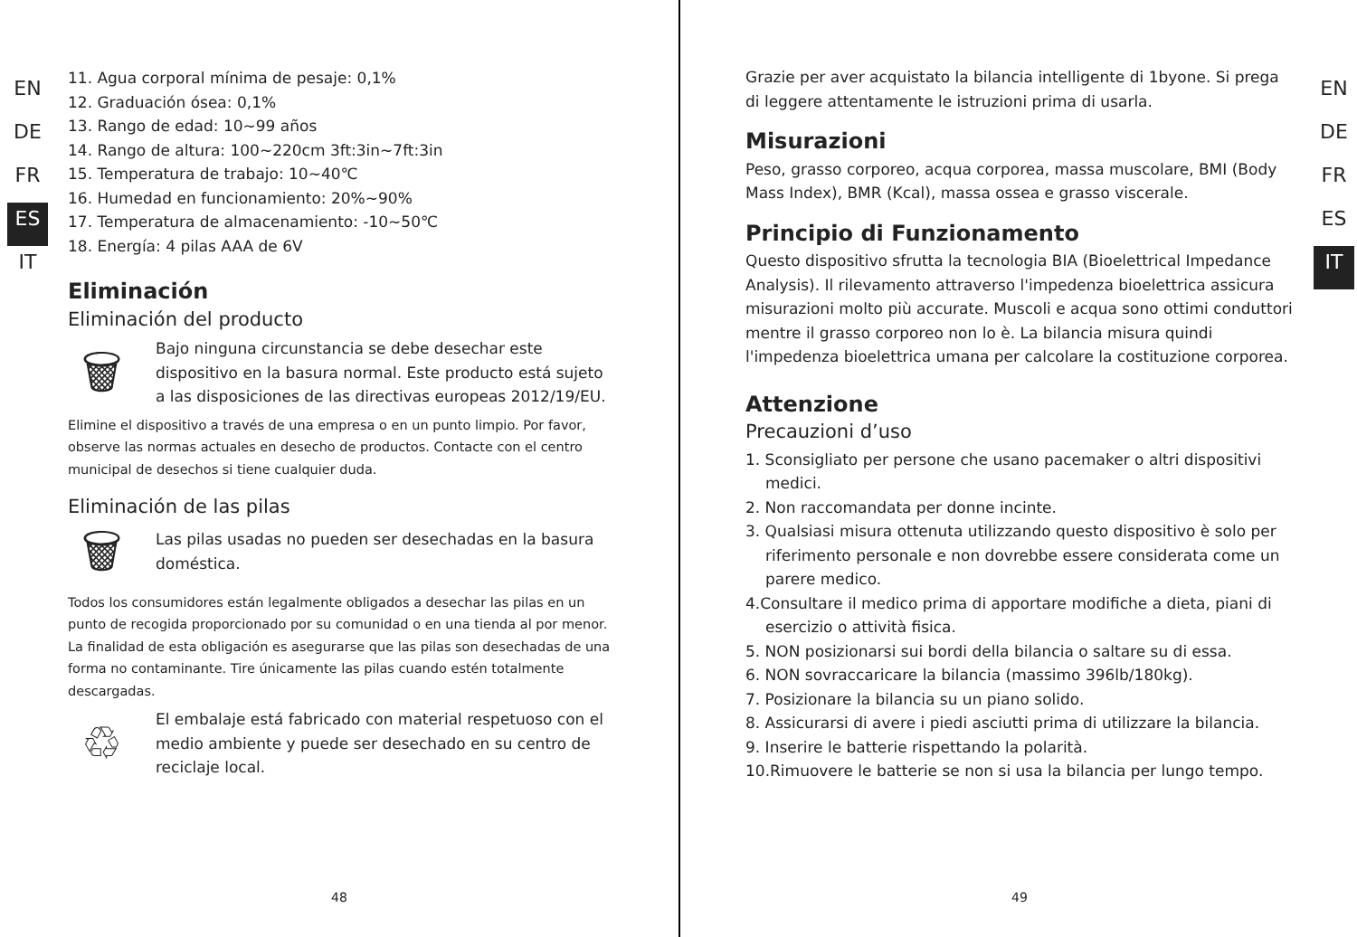EN
DE
FR
ES
IT
11. Agua corporal mínima de pesaje: 0,1%
12. Graduación ósea: 0,1%
13. Rango de edad: 10~99 años
14. Rango de altura: 100~220cm 3ft:3in~7ft:3in
15. Temperatura de trabajo: 10~40℃
16. Humedad en funcionamiento: 20%~90%
17. Temperatura de almacenamiento: -10~50℃
18. Energía: 4 pilas AAA de 6V
Eliminación
Eliminación del producto
🗑
Bajo ninguna circunstancia se debe desechar este dispositivo en la basura normal. Este producto está sujeto a las disposiciones de las directivas europeas 2012/19/EU.
Elimine el dispositivo a través de una empresa o en un punto limpio. Por favor, observe las normas actuales en desecho de productos. Contacte con el centro municipal de desechos si tiene cualquier duda.
Eliminación de las pilas
🗑
Las pilas usadas no pueden ser desechadas en la basura doméstica.
Todos los consumidores están legalmente obligados a desechar las pilas en un punto de recogida proporcionado por su comunidad o en una tienda al por menor. La finalidad de esta obligación es asegurarse que las pilas son desechadas de una forma no contaminante. Tire únicamente las pilas cuando estén totalmente descargadas.
♲
El embalaje está fabricado con material respetuoso con el medio ambiente y puede ser desechado en su centro de reciclaje local.
48
Grazie per aver acquistato la bilancia intelligente di 1byone. Si prega di leggere attentamente le istruzioni prima di usarla.
Misurazioni
Peso, grasso corporeo, acqua corporea, massa muscolare, BMI (Body Mass Index), BMR (Kcal), massa ossea e grasso viscerale.
Principio di Funzionamento
Questo dispositivo sfrutta la tecnologia BIA (Bioelettrical Impedance Analysis). Il rilevamento attraverso l'impedenza bioelettrica assicura misurazioni molto più accurate. Muscoli e acqua sono ottimi conduttori mentre il grasso corporeo non lo è. La bilancia misura quindi l'impedenza bioelettrica umana per calcolare la costituzione corporea.
Attenzione
Precauzioni d’uso
1. Sconsigliato per persone che usano pacemaker o altri dispositivi medici.
2. Non raccomandata per donne incinte.
3. Qualsiasi misura ottenuta utilizzando questo dispositivo è solo per riferimento personale e non dovrebbe essere considerata come un parere medico.
4.Consultare il medico prima di apportare modifiche a dieta, piani di esercizio o attività fisica.
5. NON posizionarsi sui bordi della bilancia o saltare su di essa.
6. NON sovraccaricare la bilancia (massimo 396lb/180kg).
7. Posizionare la bilancia su un piano solido.
8. Assicurarsi di avere i piedi asciutti prima di utilizzare la bilancia.
9. Inserire le batterie rispettando la polarità.
10.Rimuovere le batterie se non si usa la bilancia per lungo tempo.
EN
DE
FR
ES
IT
49